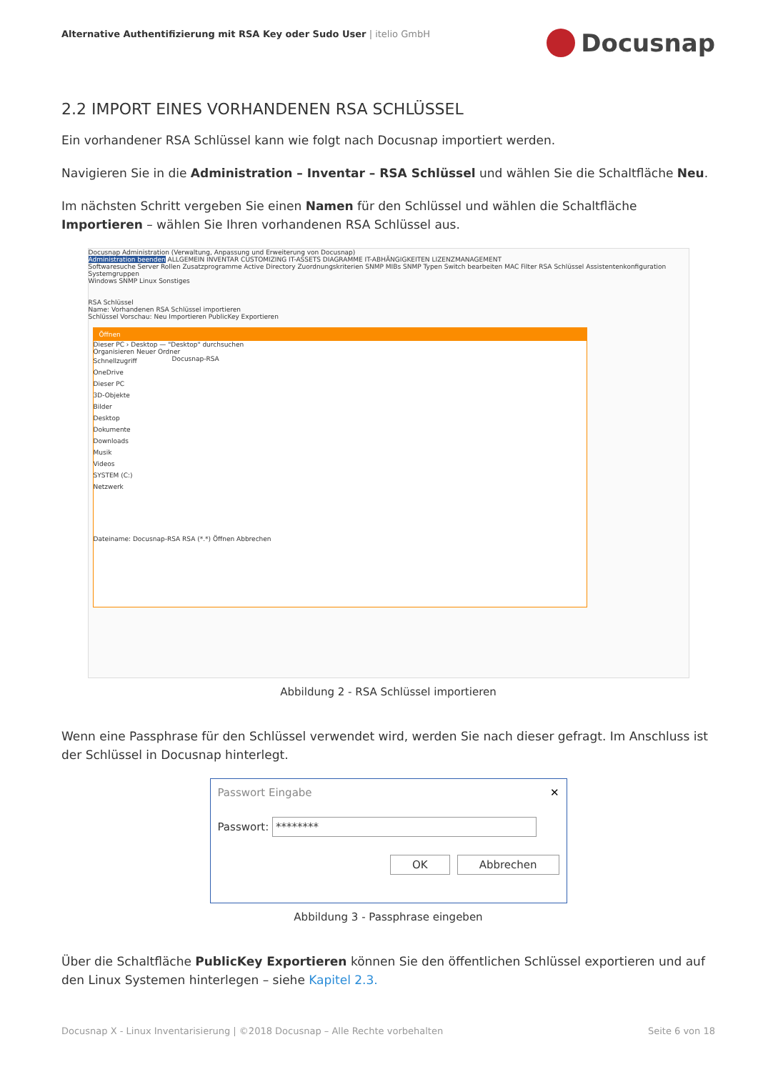Alternative Authentifizierung mit RSA Key oder Sudo User | itelio GmbH
Docusnap
2.2 IMPORT EINES VORHANDENEN RSA SCHLÜSSEL
Ein vorhandener RSA Schlüssel kann wie folgt nach Docusnap importiert werden.
Navigieren Sie in die Administration – Inventar – RSA Schlüssel und wählen Sie die Schaltfläche Neu.
Im nächsten Schritt vergeben Sie einen Namen für den Schlüssel und wählen die Schaltfläche Importieren – wählen Sie Ihren vorhandenen RSA Schlüssel aus.
Docusnap Administration (Verwaltung, Anpassung und Erweiterung von Docusnap)
Administration beenden ALLGEMEIN INVENTAR CUSTOMIZING IT-ASSETS DIAGRAMME IT-ABHÄNGIGKEITEN LIZENZMANAGEMENT
Softwaresuche Server Rollen Zusatzprogramme Active Directory Zuordnungskriterien SNMP MIBs SNMP Typen Switch bearbeiten MAC Filter RSA Schlüssel Assistentenkonfiguration Systemgruppen
Windows SNMP Linux Sonstiges
RSA Schlüssel
Name: Vorhandenen RSA Schlüssel importieren
Schlüssel Vorschau: Neu Importieren PublicKey Exportieren
Öffnen
Dieser PC › Desktop — "Desktop" durchsuchen
Organisieren Neuer Ordner
Schnellzugriff
OneDrive
Dieser PC
3D-Objekte
Bilder
Desktop
Dokumente
Downloads
Musik
Videos
SYSTEM (C:)
Netzwerk
Docusnap-RSA
Dateiname: Docusnap-RSA RSA (*.*) Öffnen Abbrechen
Abbildung 2 - RSA Schlüssel importieren
Wenn eine Passphrase für den Schlüssel verwendet wird, werden Sie nach dieser gefragt. Im Anschluss ist der Schlüssel in Docusnap hinterlegt.
Passwort Eingabe ✕
Passwort: ********
OK Abbrechen
Abbildung 3 - Passphrase eingeben
Über die Schaltfläche PublicKey Exportieren können Sie den öffentlichen Schlüssel exportieren und auf den Linux Systemen hinterlegen – siehe Kapitel 2.3.
Docusnap X - Linux Inventarisierung | ©2018 Docusnap – Alle Rechte vorbehalten Seite 6 von 18